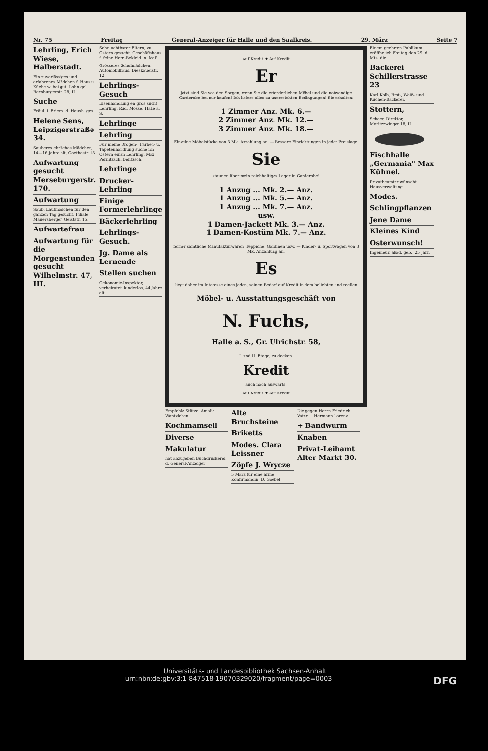Nr. 75 Freitag General-Anzeiger für Halle und den Saalkreis. 29. März Seite 7
Lehrling, Erich Wiese, Halberstadt.
Ein zuverlässiges und erfahrenes Mädchen f. Haus u. Küche w. bei gut. Lohn gel. Bernburgerstr. 28, II.
Suche
Fräul. i. Erlern. d. Haush. ges.
Helene Sens, Leipzigerstraße 34.
Sauberes ehrliches Mädchen, 14—16 Jahre alt, Goethestr. 13.
Aufwartung gesucht Merseburgerstr. 170.
Aufwartung
Saub. Laufmädchen für den ganzen Tag gesucht. Filiale Mauersberger, Geiststr. 15.
Aufwartefrau
Aufwartung für die Morgenstunden gesucht Wilhelmstr. 47, III.
Sohn achtbarer Eltern, zu Ostern gesucht. Geschäftshaus f. feine Herr.-Bekleid. n. Maß.
Grösseres Schulmädchen. Automobilhaus, Dieskauerstr. 12.
Lehrlings-Gesuch
Eisenhandlung en gros sucht Lehrling. Rud. Mosse, Halle a. S.
Lehrlinge
Lehrling
Für meine Drogen-, Farben- u. Tapetenhandlung suche ich Ostern einen Lehrling. Max Pernitzsch, Delitzsch.
Lehrlinge
Drucker-Lehrling
Einige Formerlehrlinge
Bäckerlehrling
Lehrlings-Gesuch.
Jg. Dame als Lernende
Stellen suchen
Oekonomie-Inspektor, verheiratet, kinderlos, 44 Jahre alt.
Auf Kredit ★ Auf Kredit
Er
Jetzt sind Sie von den Sorgen, wenn Sie die erforderlichen Möbel und die notwendige Garderobe bei mir kaufen! Ich liefere alles zu unerreichten Bedingungen! Sie erhalten:
1 Zimmer Anz. Mk. 6.—
2 Zimmer Anz. Mk. 12.—
3 Zimmer Anz. Mk. 18.—
Einzelne Möbelstücke von 3 Mk. Anzahlung an. — Bessere Einrichtungen in jeder Preislage.
Sie
staunen über mein reichhaltiges Lager in Garderobe!
1 Anzug ... Mk. 2.— Anz.
1 Anzug ... Mk. 5.— Anz.
1 Anzug ... Mk. 7.— Anz.
usw.
1 Damen-Jackett Mk. 3.— Anz.
1 Damen-Kostüm Mk. 7.— Anz.
ferner sämtliche Manufakturwaren, Teppiche, Gardinen usw. — Kinder- u. Sportwagen von 3 Mk. Anzahlung an.
Es
liegt daher im Interesse eines jeden, seinen Bedarf auf Kredit in dem beliebten und reellen
Möbel- u. Ausstattungsgeschäft von
N. Fuchs,
Halle a. S., Gr. Ulrichstr. 58,
I. und II. Etage, zu decken.
Kredit
auch nach auswärts.
Auf Kredit ★ Auf Kredit
Empfehle Stütze. Amalie Wantzleben.
Kochmamsell
Diverse
Makulatur
hat abzugeben Buchdruckerei d. General-Anzeiger
Alte Bruchsteine
Briketts
Modes. Clara Leissner
Zöpfe J. Wrycze
5 Mark für eine arme Konfirmandin. D. Goebel
Die gegen Herrn Friedrich Vater ... Hermann Lorenz.
+ Bandwurm
Knaben
Privat-Leihamt Alter Markt 30.
Einem geehrten Publikum ... eröffne ich Freitag den 29. d. Mts. die
Bäckerei Schillerstrasse 23
Karl Kolb, Brot-, Weiß- und Kuchen-Bäckerei.
Stottern,
Scheer, Direktor, Moritzzwinger 18, II.
Fischhalle „Germania" Max Kühnel.
Privatbeamter wünscht Hausverwaltung
Modes.
Schlingpflanzen
Jene Dame
Kleines Kind
Osterwunsch!
Ingenieur, akad. geb., 25 Jahr.
Universitäts- und Landesbibliothek Sachsen-Anhalt
urn:nbn:de:gbv:3:1-847518-19070329020/fragment/page=0003 DFG